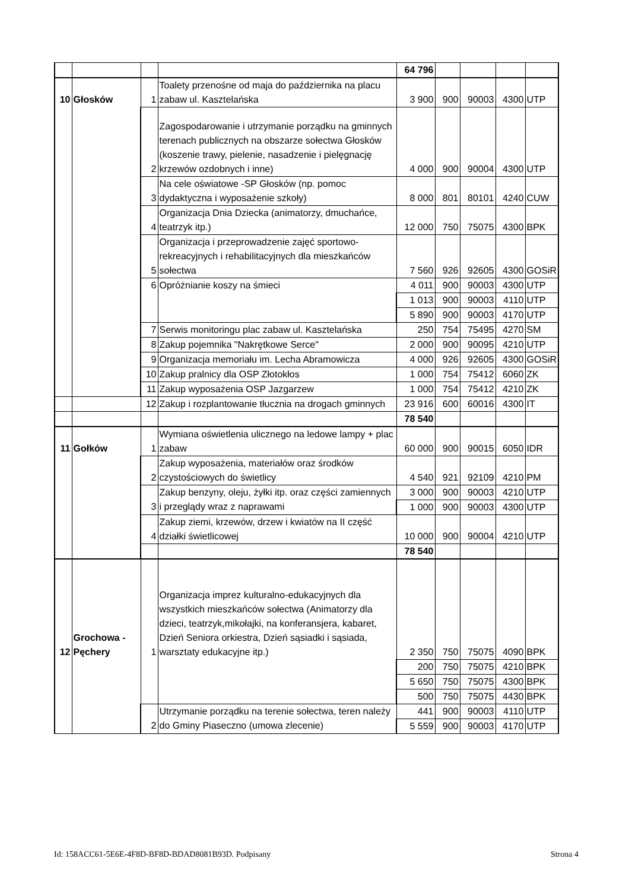| | | | | 64 796 | | | | |
| 10 | Głosków | 1 | Toalety przenośne od maja do października na placu zabaw ul. Kasztelańska | 3 900 | 900 | 90003 | 4300 | UTP |
| | | 2 | Zagospodarowanie i utrzymanie porządku na gminnych terenach publicznych na obszarze sołectwa Głosków (koszenie trawy, pielenie, nasadzenie i pielęgnację krzewów ozdobnych i inne) | 4 000 | 900 | 90004 | 4300 | UTP |
| | | 3 | Na cele oświatowe -SP Głosków (np. pomoc dydaktyczna i wyposażenie szkoły) | 8 000 | 801 | 80101 | 4240 | CUW |
| | | 4 | Organizacja Dnia Dziecka (animatorzy, dmuchańce, teatrzyk itp.) | 12 000 | 750 | 75075 | 4300 | BPK |
| | | 5 | Organizacja i przeprowadzenie zajęć sportowo-rekreacyjnych i rehabilitacyjnych dla mieszkańców sołectwa | 7 560 | 926 | 92605 | 4300 | GOSiR |
| | | 6 | Opróżnianie koszy na śmieci | 4 011 | 900 | 90003 | 4300 | UTP |
| | | | | 1 013 | 900 | 90003 | 4110 | UTP |
| | | | | 5 890 | 900 | 90003 | 4170 | UTP |
| | | 7 | Serwis monitoringu plac zabaw ul. Kasztelańska | 250 | 754 | 75495 | 4270 | SM |
| | | 8 | Zakup pojemnika "Nakrętkowe Serce" | 2 000 | 900 | 90095 | 4210 | UTP |
| | | 9 | Organizacja memoriału im. Lecha Abramowicza | 4 000 | 926 | 92605 | 4300 | GOSiR |
| | | 10 | Zakup pralnicy dla OSP Złotokłos | 1 000 | 754 | 75412 | 6060 | ZK |
| | | 11 | Zakup wyposażenia OSP Jazgarzew | 1 000 | 754 | 75412 | 4210 | ZK |
| | | 12 | Zakup i rozplantowanie tłucznia na drogach gminnych | 23 916 | 600 | 60016 | 4300 | IT |
| | | | | 78 540 | | | | |
| 11 | Gołków | 1 | Wymiana oświetlenia ulicznego na ledowe lampy + plac zabaw | 60 000 | 900 | 90015 | 6050 | IDR |
| | | 2 | Zakup wyposażenia, materiałów oraz środków czystościowych do świetlicy | 4 540 | 921 | 92109 | 4210 | PM |
| | | 3 | Zakup benzyny, oleju, żyłki itp. oraz części zamiennych i przeglądy wraz z naprawami | 3 000 | 900 | 90003 | 4210 | UTP |
| | | | | 1 000 | 900 | 90003 | 4300 | UTP |
| | | 4 | Zakup ziemi, krzewów, drzew i kwiatów na II część działki świetlicowej | 10 000 | 900 | 90004 | 4210 | UTP |
| | | | | 78 540 | | | | |
| 12 | Grochowa - Pęchery | 1 | Organizacja imprez kulturalno-edukacyjnych dla wszystkich mieszkańców sołectwa (Animatorzy dla dzieci, teatrzyk,mikołajki, na konferansjera, kabaret, Dzień Seniora orkiestra, Dzień sąsiadki i sąsiada, warsztaty edukacyjne itp.) | 2 350 | 750 | 75075 | 4090 | BPK |
| | | | | 200 | 750 | 75075 | 4210 | BPK |
| | | | | 5 650 | 750 | 75075 | 4300 | BPK |
| | | | | 500 | 750 | 75075 | 4430 | BPK |
| | | 2 | Utrzymanie porządku na terenie sołectwa, teren należy do Gminy Piaseczno (umowa zlecenie) | 441 | 900 | 90003 | 4110 | UTP |
| | | | | 5 559 | 900 | 90003 | 4170 | UTP |
Id: 158ACC61-5E6E-4F8D-BF8D-BDAD8081B93D. Podpisany Strona 4